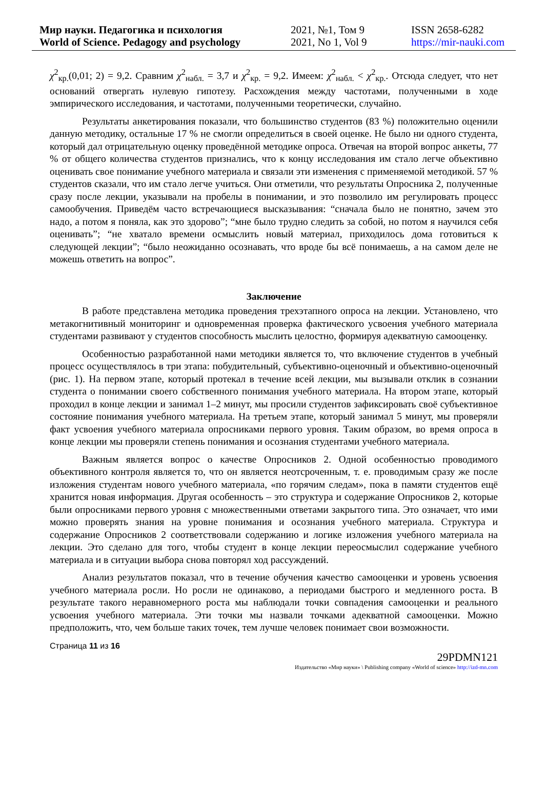Мир науки. Педагогика и психология
World of Science. Pedagogy and psychology
2021, №1, Том 9
2021, No 1, Vol 9
ISSN 2658-6282
https://mir-nauki.com
χ<sup>2</sup><sub>кр.</sub>(0,01; 2) = 9,2. Сравним χ<sup>2</sup><sub>набл.</sub> = 3,7 и χ<sup>2</sup><sub>кр.</sub> = 9,2. Имеем: χ<sup>2</sup><sub>набл.</sub> < χ<sup>2</sup><sub>кр.</sub>. Отсюда следует, что нет оснований отвергать нулевую гипотезу. Расхождения между частотами, полученными в ходе эмпирического исследования, и частотами, полученными теоретически, случайно.
Результаты анкетирования показали, что большинство студентов (83 %) положительно оценили данную методику, остальные 17 % не смогли определиться в своей оценке. Не было ни одного студента, который дал отрицательную оценку проведённой методике опроса. Отвечая на второй вопрос анкеты, 77 % от общего количества студентов признались, что к концу исследования им стало легче объективно оценивать свое понимание учебного материала и связали эти изменения с применяемой методикой. 57 % студентов сказали, что им стало легче учиться. Они отметили, что результаты Опросника 2, полученные сразу после лекции, указывали на пробелы в понимании, и это позволило им регулировать процесс самообучения. Приведём часто встречающиеся высказывания: “сначала было не понятно, зачем это надо, а потом я поняла, как это здорово”; “мне было трудно следить за собой, но потом я научился себя оценивать”; “не хватало времени осмыслить новый материал, приходилось дома готовиться к следующей лекции”; “было неожиданно осознавать, что вроде бы всё понимаешь, а на самом деле не можешь ответить на вопрос”.
Заключение
В работе представлена методика проведения трехэтапного опроса на лекции. Установлено, что метакогнитивный мониторинг и одновременная проверка фактического усвоения учебного материала студентами развивают у студентов способность мыслить целостно, формируя адекватную самооценку.
Особенностью разработанной нами методики является то, что включение студентов в учебный процесс осуществлялось в три этапа: побудительный, субъективно-оценочный и объективно-оценочный (рис. 1). На первом этапе, который протекал в течение всей лекции, мы вызывали отклик в сознании студента о понимании своего собственного понимания учебного материала. На втором этапе, который проходил в конце лекции и занимал 1–2 минут, мы просили студентов зафиксировать своё субъективное состояние понимания учебного материала. На третьем этапе, который занимал 5 минут, мы проверяли факт усвоения учебного материала опросниками первого уровня. Таким образом, во время опроса в конце лекции мы проверяли степень понимания и осознания студентами учебного материала.
Важным является вопрос о качестве Опросников 2. Одной особенностью проводимого объективного контроля является то, что он является неотсроченным, т. е. проводимым сразу же после изложения студентам нового учебного материала, «по горячим следам», пока в памяти студентов ещё хранится новая информация. Другая особенность – это структура и содержание Опросников 2, которые были опросниками первого уровня с множественными ответами закрытого типа. Это означает, что ими можно проверять знания на уровне понимания и осознания учебного материала. Структура и содержание Опросников 2 соответствовали содержанию и логике изложения учебного материала на лекции. Это сделано для того, чтобы студент в конце лекции переосмыслил содержание учебного материала и в ситуации выбора снова повторял ход рассуждений.
Анализ результатов показал, что в течение обучения качество самооценки и уровень усвоения учебного материала росли. Но росли не одинаково, а периодами быстрого и медленного роста. В результате такого неравномерного роста мы наблюдали точки совпадения самооценки и реального усвоения учебного материала. Эти точки мы назвали точками адекватной самооценки. Можно предположить, что, чем больше таких точек, тем лучше человек понимает свои возможности.
Страница 11 из 16
29PDMN121
Издательство «Мир науки» \ Publishing company «World of science» http://izd-mn.com